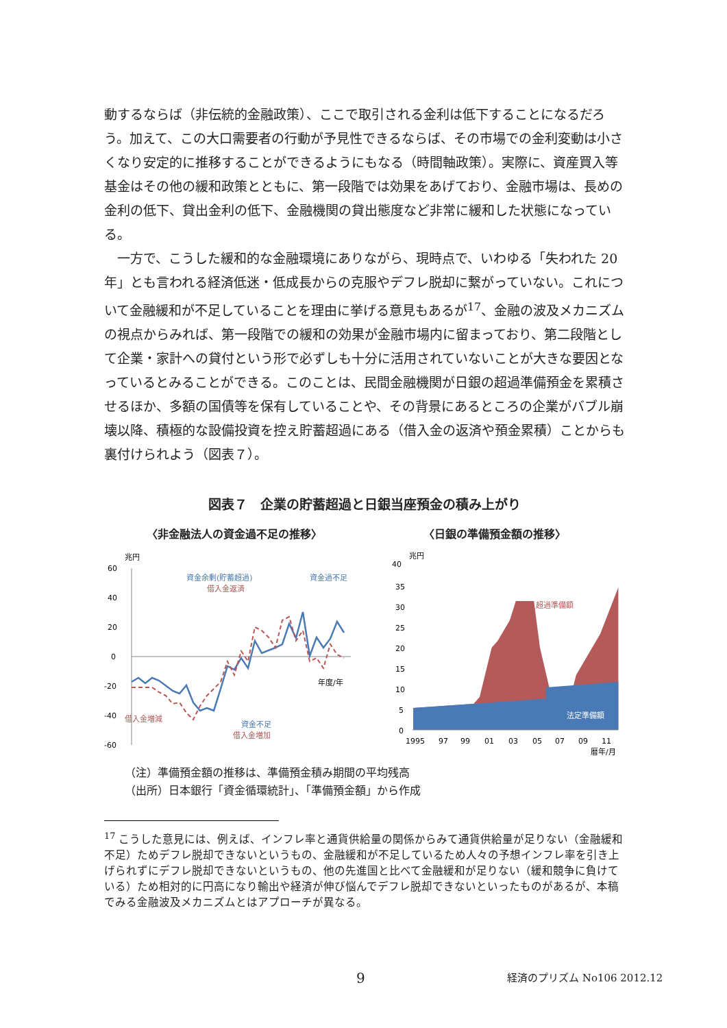動するならば（非伝統的金融政策）、ここで取引される金利は低下することになるだろう。加えて、この大口需要者の行動が予見性できるならば、その市場での金利変動は小さくなり安定的に推移することができるようにもなる（時間軸政策）。実際に、資産買入等基金はその他の緩和政策とともに、第一段階では効果をあげており、金融市場は、長めの金利の低下、貸出金利の低下、金融機関の貸出態度など非常に緩和した状態になっている。
一方で、こうした緩和的な金融環境にありながら、現時点で、いわゆる「失われた 20 年」とも言われる経済低迷・低成長からの克服やデフレ脱却に繋がっていない。これについて金融緩和が不足していることを理由に挙げる意見もあるが<sup>17</sup>、金融の波及メカニズムの視点からみれば、第一段階での緩和の効果が金融市場内に留まっており、第二段階として企業・家計への貸付という形で必ずしも十分に活用されていないことが大きな要因となっているとみることができる。このことは、民間金融機関が日銀の超過準備預金を累積させるほか、多額の国債等を保有していることや、その背景にあるところの企業がバブル崩壊以降、積極的な設備投資を控え貯蓄超過にある（借入金の返済や預金累積）ことからも裏付けられよう（図表７）。
図表７　企業の貯蓄超過と日銀当座預金の積み上がり
〈非金融法人の資金過不足の推移〉 〈日銀の準備預金額の推移〉
兆円
60
40
20
0
-20
-40
-60
資金余剰(貯蓄超過)
借入金返済
資金過不足
借入金増減
資金不足
借入金増加
年度/年
兆円
40
35
30
25
20
15
10
5
0
超過準備額
法定準備額
1995
97
99
01
03
05
07
09
11
暦年/月
（注）準備預金額の推移は、準備預金積み期間の平均残高
（出所）日本銀行「資金循環統計」、「準備預金額」から作成
<sup>17</sup> こうした意見には、例えば、インフレ率と通貨供給量の関係からみて通貨供給量が足りない（金融緩和不足）ためデフレ脱却できないというもの、金融緩和が不足しているため人々の予想インフレ率を引き上げられずにデフレ脱却できないというもの、他の先進国と比べて金融緩和が足りない（緩和競争に負けている）ため相対的に円高になり輸出や経済が伸び悩んでデフレ脱却できないといったものがあるが、本稿でみる金融波及メカニズムとはアプローチが異なる。
9 経済のプリズム No106 2012.12